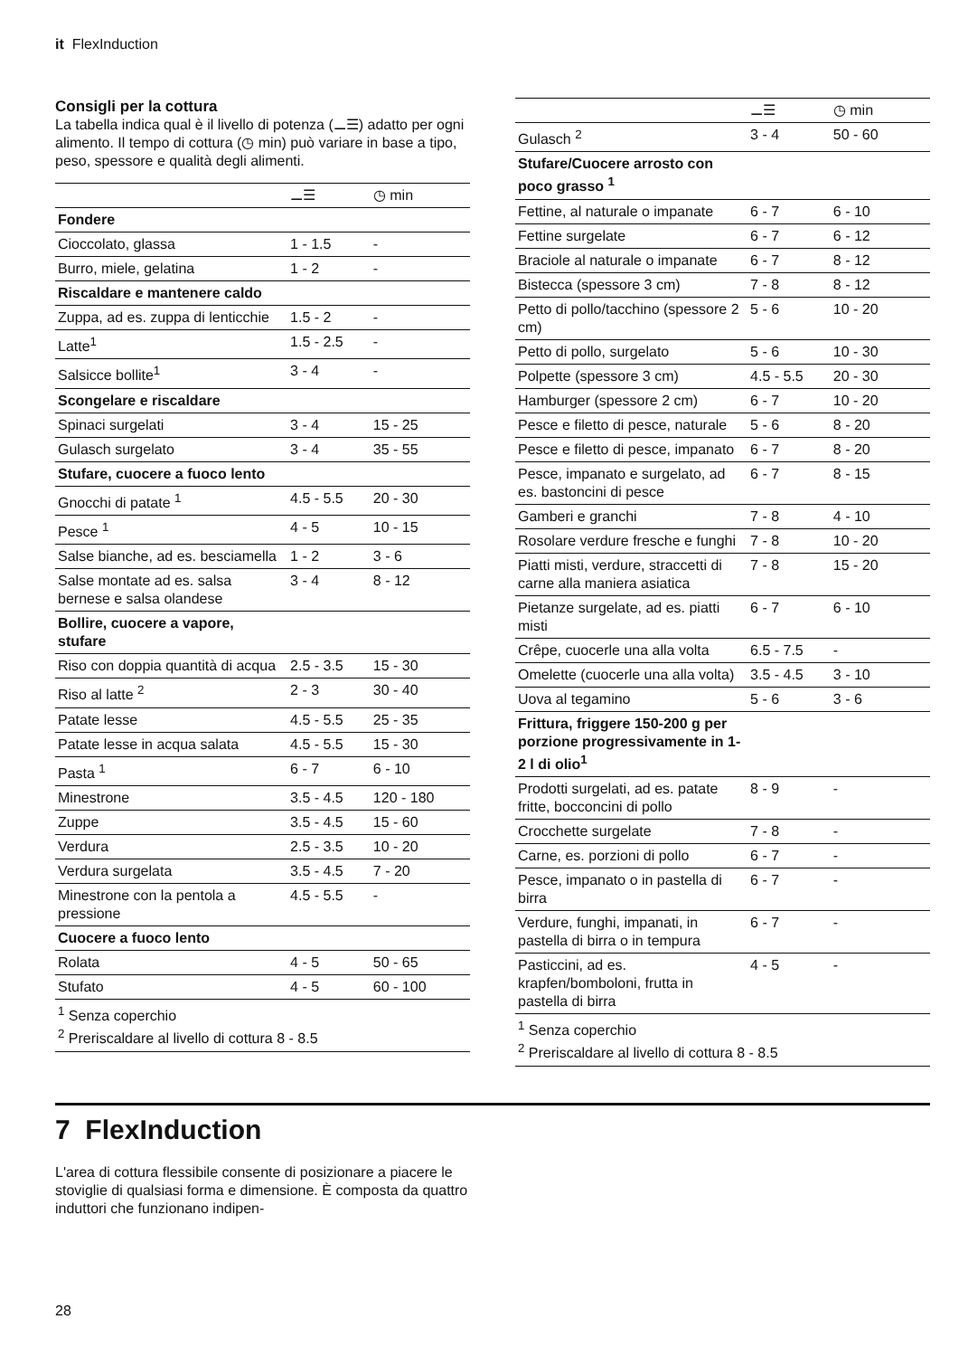it FlexInduction
Consigli per la cottura
La tabella indica qual è il livello di potenza (⚊☰) adatto per ogni alimento. Il tempo di cottura (◷ min) può variare in base a tipo, peso, spessore e qualità degli alimenti.
| | ⚊☰ | ◷ min |
| --- | --- | --- |
| Fondere | | |
| Cioccolato, glassa | 1 - 1.5 | - |
| Burro, miele, gelatina | 1 - 2 | - |
| Riscaldare e mantenere caldo | | |
| Zuppa, ad es. zuppa di lenticchie | 1.5 - 2 | - |
| Latte<sup>1</sup> | 1.5 - 2.5 | - |
| Salsicce bollite<sup>1</sup> | 3 - 4 | - |
| Scongelare e riscaldare | | |
| Spinaci surgelati | 3 - 4 | 15 - 25 |
| Gulasch surgelato | 3 - 4 | 35 - 55 |
| Stufare, cuocere a fuoco lento | | |
| Gnocchi di patate <sup>1</sup> | 4.5 - 5.5 | 20 - 30 |
| Pesce <sup>1</sup> | 4 - 5 | 10 - 15 |
| Salse bianche, ad es. besciamella | 1 - 2 | 3 - 6 |
| Salse montate ad es. salsa bernese e salsa olandese | 3 - 4 | 8 - 12 |
| Bollire, cuocere a vapore, stufare | | |
| Riso con doppia quantità di acqua | 2.5 - 3.5 | 15 - 30 |
| Riso al latte <sup>2</sup> | 2 - 3 | 30 - 40 |
| Patate lesse | 4.5 - 5.5 | 25 - 35 |
| Patate lesse in acqua salata | 4.5 - 5.5 | 15 - 30 |
| Pasta <sup>1</sup> | 6 - 7 | 6 - 10 |
| Minestrone | 3.5 - 4.5 | 120 - 180 |
| Zuppe | 3.5 - 4.5 | 15 - 60 |
| Verdura | 2.5 - 3.5 | 10 - 20 |
| Verdura surgelata | 3.5 - 4.5 | 7 - 20 |
| Minestrone con la pentola a pressione | 4.5 - 5.5 | - |
| Cuocere a fuoco lento | | |
| Rolata | 4 - 5 | 50 - 65 |
| Stufato | 4 - 5 | 60 - 100 |
| <sup>1</sup> Senza coperchio <sup>2</sup> Preriscaldare al livello di cottura 8 - 8.5 | | |
| | ⚊☰ | ◷ min |
| --- | --- | --- |
| Gulasch <sup>2</sup> | 3 - 4 | 50 - 60 |
| Stufare/Cuocere arrosto con poco grasso <sup>1</sup> | | |
| Fettine, al naturale o impanate | 6 - 7 | 6 - 10 |
| Fettine surgelate | 6 - 7 | 6 - 12 |
| Braciole al naturale o impanate | 6 - 7 | 8 - 12 |
| Bistecca (spessore 3 cm) | 7 - 8 | 8 - 12 |
| Petto di pollo/tacchino (spessore 2 cm) | 5 - 6 | 10 - 20 |
| Petto di pollo, surgelato | 5 - 6 | 10 - 30 |
| Polpette (spessore 3 cm) | 4.5 - 5.5 | 20 - 30 |
| Hamburger (spessore 2 cm) | 6 - 7 | 10 - 20 |
| Pesce e filetto di pesce, naturale | 5 - 6 | 8 - 20 |
| Pesce e filetto di pesce, impanato | 6 - 7 | 8 - 20 |
| Pesce, impanato e surgelato, ad es. bastoncini di pesce | 6 - 7 | 8 - 15 |
| Gamberi e granchi | 7 - 8 | 4 - 10 |
| Rosolare verdure fresche e funghi | 7 - 8 | 10 - 20 |
| Piatti misti, verdure, straccetti di carne alla maniera asiatica | 7 - 8 | 15 - 20 |
| Pietanze surgelate, ad es. piatti misti | 6 - 7 | 6 - 10 |
| Crêpe, cuocerle una alla volta | 6.5 - 7.5 | - |
| Omelette (cuocerle una alla volta) | 3.5 - 4.5 | 3 - 10 |
| Uova al tegamino | 5 - 6 | 3 - 6 |
| Frittura, friggere 150-200 g per porzione progressivamente in 1-2 l di olio<sup>1</sup> | | |
| Prodotti surgelati, ad es. patate fritte, bocconcini di pollo | 8 - 9 | - |
| Crocchette surgelate | 7 - 8 | - |
| Carne, es. porzioni di pollo | 6 - 7 | - |
| Pesce, impanato o in pastella di birra | 6 - 7 | - |
| Verdure, funghi, impanati, in pastella di birra o in tempura | 6 - 7 | - |
| Pasticcini, ad es. krapfen/bomboloni, frutta in pastella di birra | 4 - 5 | - |
| <sup>1</sup> Senza coperchio <sup>2</sup> Preriscaldare al livello di cottura 8 - 8.5 | | |
7 FlexInduction
L'area di cottura flessibile consente di posizionare a piacere le stoviglie di qualsiasi forma e dimensione. È composta da quattro induttori che funzionano indipen-
28